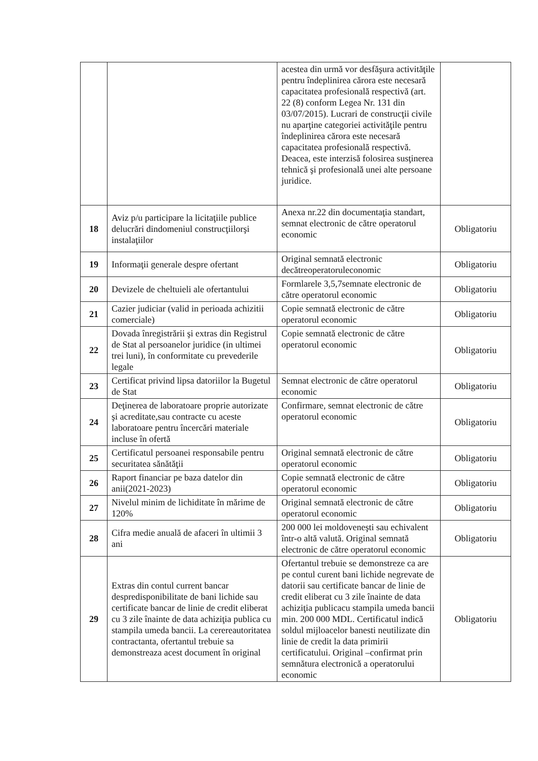| | | acestea din urmă vor desfăşura activităţile pentru îndeplinirea cărora este necesară capacitatea profesională respectivă (art. 22 (8) conform Legea Nr. 131 din 03/07/2015). Lucrari de construcţii civile nu aparţine categoriei activităţile pentru îndeplinirea cărora este necesară capacitatea profesională respectivă. Deacea, este interzisă folosirea susţinerea tehnică şi profesională unei alte persoane juridice. | |
| 18 | Aviz p/u participare la licitaţiile publice delucrări dindomeniul construcţiilorşi instalaţiilor | Anexa nr.22 din documentaţia standart, semnat electronic de către operatorul economic | Obligatoriu |
| 19 | Informaţii generale despre ofertant | Original semnată electronic decătreoperatoruleconomic | Obligatoriu |
| 20 | Devizele de cheltuieli ale ofertantului | Formlarele 3,5,7semnate electronic de către operatorul economic | Obligatoriu |
| 21 | Cazier judiciar (valid in perioada achizitii comerciale) | Copie semnată electronic de către operatorul economic | Obligatoriu |
| 22 | Dovada înregistrării şi extras din Registrul de Stat al persoanelor juridice (in ultimei trei luni), în conformitate cu prevederile legale | Copie semnată electronic de către operatorul economic | Obligatoriu |
| 23 | Certificat privind lipsa datoriilor la Bugetul de Stat | Semnat electronic de către operatorul economic | Obligatoriu |
| 24 | Deţinerea de laboratoare proprie autorizate şi acreditate,sau contracte cu aceste laboratoare pentru încercări materiale incluse în ofertă | Confirmare, semnat electronic de către operatorul economic | Obligatoriu |
| 25 | Certificatul persoanei responsabile pentru securitatea sănătăţii | Original semnată electronic de către operatorul economic | Obligatoriu |
| 26 | Raport financiar pe baza datelor din anii(2021-2023) | Copie semnată electronic de către operatorul economic | Obligatoriu |
| 27 | Nivelul minim de lichiditate în mărime de 120% | Original semnată electronic de către operatorul economic | Obligatoriu |
| 28 | Cifra medie anuală de afaceri în ultimii 3 ani | 200 000 lei moldoveneşti sau echivalent într-o altă valută. Original semnată electronic de către operatorul economic | Obligatoriu |
| 29 | Extras din contul current bancar despredisponibilitate de bani lichide sau certificate bancar de linie de credit eliberat cu 3 zile înainte de data achiziţia publica cu stampila umeda bancii. La cerereautoritatea contractanta, ofertantul trebuie sa demonstreaza acest document în original | Ofertantul trebuie se demonstreze ca are pe contul curent bani lichide negrevate de datorii sau certificate bancar de linie de credit eliberat cu 3 zile înainte de data achiziţia publicacu stampila umeda bancii min. 200 000 MDL. Certificatul indică soldul mijloacelor banesti neutilizate din linie de credit la data primirii certificatului. Original –confirmat prin semnătura electronică a operatorului economic | Obligatoriu |